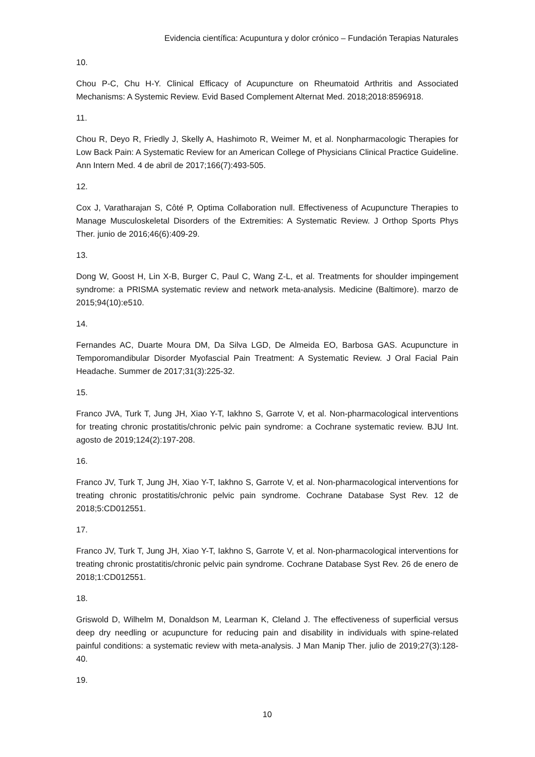Evidencia científica: Acupuntura y dolor crónico – Fundación Terapias Naturales
10.
Chou P-C, Chu H-Y. Clinical Efficacy of Acupuncture on Rheumatoid Arthritis and Associated Mechanisms: A Systemic Review. Evid Based Complement Alternat Med. 2018;2018:8596918.
11.
Chou R, Deyo R, Friedly J, Skelly A, Hashimoto R, Weimer M, et al. Nonpharmacologic Therapies for Low Back Pain: A Systematic Review for an American College of Physicians Clinical Practice Guideline. Ann Intern Med. 4 de abril de 2017;166(7):493-505.
12.
Cox J, Varatharajan S, Côté P, Optima Collaboration null. Effectiveness of Acupuncture Therapies to Manage Musculoskeletal Disorders of the Extremities: A Systematic Review. J Orthop Sports Phys Ther. junio de 2016;46(6):409-29.
13.
Dong W, Goost H, Lin X-B, Burger C, Paul C, Wang Z-L, et al. Treatments for shoulder impingement syndrome: a PRISMA systematic review and network meta-analysis. Medicine (Baltimore). marzo de 2015;94(10):e510.
14.
Fernandes AC, Duarte Moura DM, Da Silva LGD, De Almeida EO, Barbosa GAS. Acupuncture in Temporomandibular Disorder Myofascial Pain Treatment: A Systematic Review. J Oral Facial Pain Headache. Summer de 2017;31(3):225-32.
15.
Franco JVA, Turk T, Jung JH, Xiao Y-T, Iakhno S, Garrote V, et al. Non-pharmacological interventions for treating chronic prostatitis/chronic pelvic pain syndrome: a Cochrane systematic review. BJU Int. agosto de 2019;124(2):197-208.
16.
Franco JV, Turk T, Jung JH, Xiao Y-T, Iakhno S, Garrote V, et al. Non-pharmacological interventions for treating chronic prostatitis/chronic pelvic pain syndrome. Cochrane Database Syst Rev. 12 de 2018;5:CD012551.
17.
Franco JV, Turk T, Jung JH, Xiao Y-T, Iakhno S, Garrote V, et al. Non-pharmacological interventions for treating chronic prostatitis/chronic pelvic pain syndrome. Cochrane Database Syst Rev. 26 de enero de 2018;1:CD012551.
18.
Griswold D, Wilhelm M, Donaldson M, Learman K, Cleland J. The effectiveness of superficial versus deep dry needling or acupuncture for reducing pain and disability in individuals with spine-related painful conditions: a systematic review with meta-analysis. J Man Manip Ther. julio de 2019;27(3):128-40.
19.
10